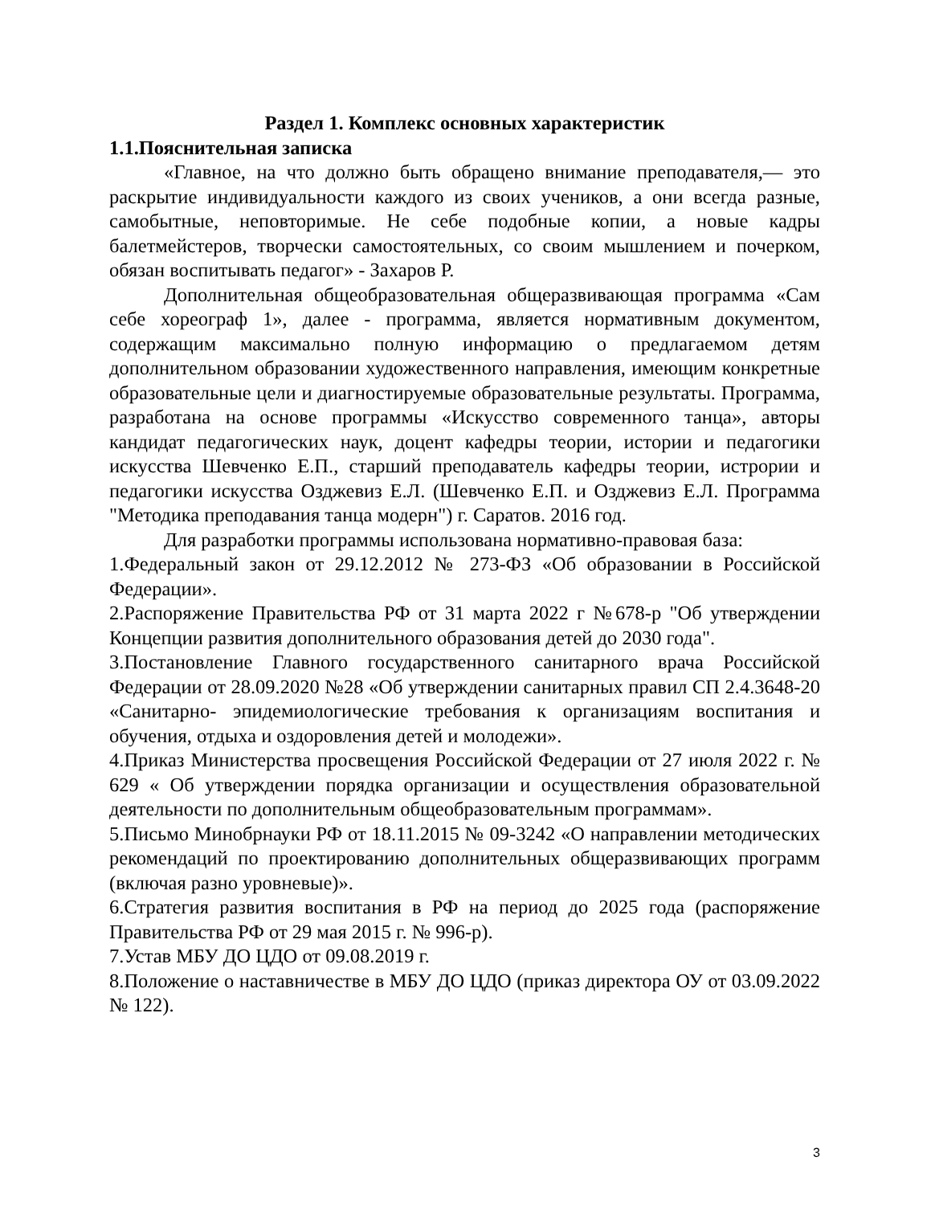Раздел 1. Комплекс основных характеристик
1.1.Пояснительная записка
«Главное, на что должно быть обращено внимание преподавателя,— это раскрытие индивидуальности каждого из своих учеников, а они всегда разные, самобытные, неповторимые. Не себе подобные копии, а новые кадры балетмейстеров, творчески самостоятельных, со своим мышлением и почерком, обязан воспитывать педагог» - Захаров Р.
Дополнительная общеобразовательная общеразвивающая программа «Сам себе хореограф 1», далее - программа, является нормативным документом, содержащим максимально полную информацию о предлагаемом детям дополнительном образовании художественного направления, имеющим конкретные образовательные цели и диагностируемые образовательные результаты. Программа, разработана на основе программы «Искусство современного танца», авторы кандидат педагогических наук, доцент кафедры теории, истории и педагогики искусства Шевченко Е.П., старший преподаватель кафедры теории, истрории и педагогики искусства Озджевиз Е.Л. (Шевченко Е.П. и Озджевиз Е.Л. Программа "Методика преподавания танца модерн") г. Саратов. 2016 год.
Для разработки программы использована нормативно-правовая база:
1.Федеральный закон от 29.12.2012 № 273-ФЗ «Об образовании в Российской Федерации».
2.Распоряжение Правительства РФ от 31 марта 2022 г №678-р "Об утверждении Концепции развития дополнительного образования детей до 2030 года".
3.Постановление Главного государственного санитарного врача Российской Федерации от 28.09.2020 №28 «Об утверждении санитарных правил СП 2.4.3648-20 «Санитарно- эпидемиологические требования к организациям воспитания и обучения, отдыха и оздоровления детей и молодежи».
4.Приказ Министерства просвещения Российской Федерации от 27 июля 2022 г. № 629 « Об утверждении порядка организации и осуществления образовательной деятельности по дополнительным общеобразовательным программам».
5.Письмо Минобрнауки РФ от 18.11.2015 № 09-3242 «О направлении методических рекомендаций по проектированию дополнительных общеразвивающих программ (включая разно уровневые)».
6.Стратегия развития воспитания в РФ на период до 2025 года (распоряжение Правительства РФ от 29 мая 2015 г. № 996-р).
7.Устав МБУ ДО ЦДО от 09.08.2019 г.
8.Положение о наставничестве в МБУ ДО ЦДО (приказ директора ОУ от 03.09.2022 № 122).
3